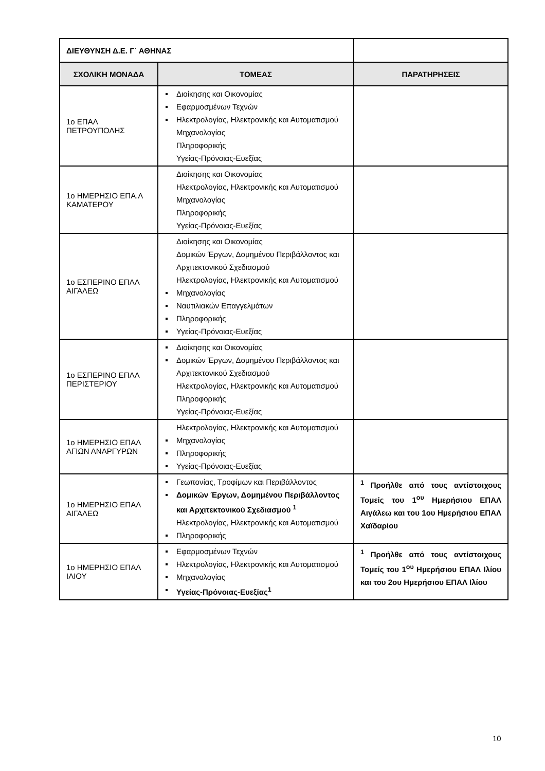| ΔΙΕΥΘΥΝΣΗ Δ.Ε. Γ΄ ΑΘΗΝΑΣ | | |
| ΣΧΟΛΙΚΗ ΜΟΝΑΔΑ | ΤΟΜΕΑΣ | ΠΑΡΑΤΗΡΗΣΕΙΣ |
| 1ο ΕΠΑΛ ΠΕΤΡΟΥΠΟΛΗΣ | Διοίκησης και Οικονομίας Εφαρμοσμένων Τεχνών Ηλεκτρολογίας, Ηλεκτρονικής και Αυτοματισμού Μηχανολογίας Πληροφορικής Υγείας-Πρόνοιας-Ευεξίας | |
| 1ο ΗΜΕΡΗΣΙΟ ΕΠΑ.Λ ΚΑΜΑΤΕΡΟΥ | Διοίκησης και Οικονομίας Ηλεκτρολογίας, Ηλεκτρονικής και Αυτοματισμού Μηχανολογίας Πληροφορικής Υγείας-Πρόνοιας-Ευεξίας | |
| 1ο ΕΣΠΕΡΙΝΟ ΕΠΑΛ ΑΙΓΑΛΕΩ | Διοίκησης και Οικονομίας Δομικών Έργων, Δομημένου Περιβάλλοντος και Αρχιτεκτονικού Σχεδιασμού Ηλεκτρολογίας, Ηλεκτρονικής και Αυτοματισμού Μηχανολογίας Ναυτιλιακών Επαγγελμάτων Πληροφορικής Υγείας-Πρόνοιας-Ευεξίας | |
| 1ο ΕΣΠΕΡΙΝΟ ΕΠΑΛ ΠΕΡΙΣΤΕΡΙΟΥ | Διοίκησης και Οικονομίας Δομικών Έργων, Δομημένου Περιβάλλοντος και Αρχιτεκτονικού Σχεδιασμού Ηλεκτρολογίας, Ηλεκτρονικής και Αυτοματισμού Πληροφορικής Υγείας-Πρόνοιας-Ευεξίας | |
| 1ο ΗΜΕΡΗΣΙΟ ΕΠΑΛ ΑΓΙΩΝ ΑΝΑΡΓΥΡΩΝ | Ηλεκτρολογίας, Ηλεκτρονικής και Αυτοματισμού Μηχανολογίας Πληροφορικής Υγείας-Πρόνοιας-Ευεξίας | |
| 1ο ΗΜΕΡΗΣΙΟ ΕΠΑΛ ΑΙΓΑΛΕΩ | Γεωπονίας, Τροφίμων και Περιβάλλοντος Δομικών Έργων, Δομημένου Περιβάλλοντος και Αρχιτεκτονικού Σχεδιασμού <sup>1</sup> Ηλεκτρολογίας, Ηλεκτρονικής και Αυτοματισμού Πληροφορικής | <sup>1</sup> Προήλθε από τους αντίστοιχους Τομείς του 1<sup>ου</sup> Ημερήσιου ΕΠΑΛ Αιγάλεω και του 1ου Ημερήσιου ΕΠΑΛ Χαϊδαρίου |
| 1ο ΗΜΕΡΗΣΙΟ ΕΠΑΛ ΙΛΙΟΥ | Εφαρμοσμένων Τεχνών Ηλεκτρολογίας, Ηλεκτρονικής και Αυτοματισμού Μηχανολογίας Υγείας-Πρόνοιας-Ευεξίας<sup>1</sup> | <sup>1</sup> Προήλθε από τους αντίστοιχους Τομείς του 1<sup>ου</sup> Ημερήσιου ΕΠΑΛ Ιλίου και του 2ου Ημερήσιου ΕΠΑΛ Ιλίου |
10